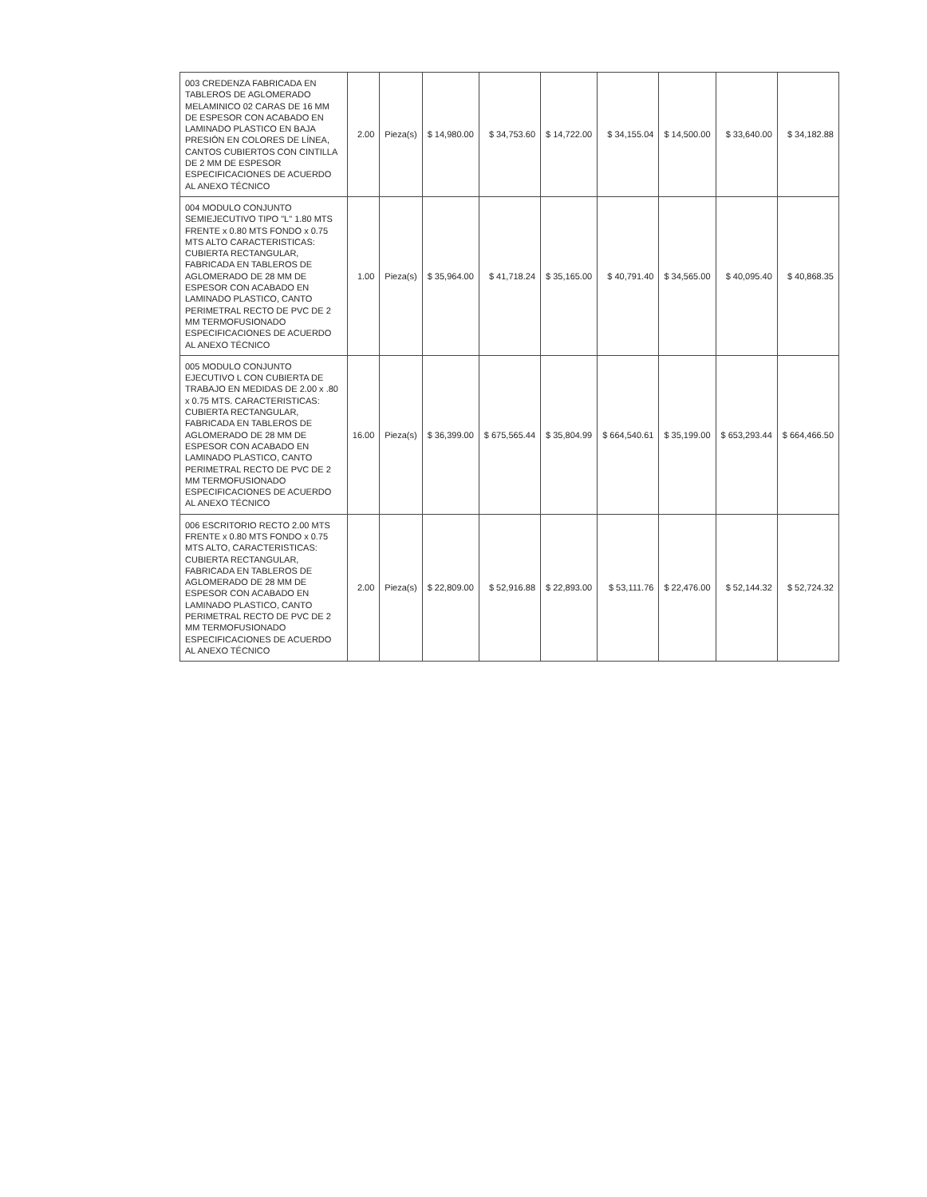| 003 CREDENZA FABRICADA EN TABLEROS DE AGLOMERADO MELAMINICO 02 CARAS DE 16 MM DE ESPESOR CON ACABADO EN LAMINADO PLASTICO EN BAJA PRESIÓN EN COLORES DE LÍNEA, CANTOS CUBIERTOS CON CINTILLA DE 2 MM DE ESPESOR ESPECIFICACIONES DE ACUERDO AL ANEXO TÉCNICO | 2.00 | Pieza(s) | $ 14,980.00 | $ 34,753.60 | $ 14,722.00 | $ 34,155.04 | $ 14,500.00 | $ 33,640.00 | $ 34,182.88 |
| 004 MODULO CONJUNTO SEMIEJECUTIVO TIPO "L" 1.80 MTS FRENTE x 0.80 MTS FONDO x 0.75 MTS ALTO CARACTERISTICAS: CUBIERTA RECTANGULAR, FABRICADA EN TABLEROS DE AGLOMERADO DE 28 MM DE ESPESOR CON ACABADO EN LAMINADO PLASTICO, CANTO PERIMETRAL RECTO DE PVC DE 2 MM TERMOFUSIONADO ESPECIFICACIONES DE ACUERDO AL ANEXO TÉCNICO | 1.00 | Pieza(s) | $ 35,964.00 | $ 41,718.24 | $ 35,165.00 | $ 40,791.40 | $ 34,565.00 | $ 40,095.40 | $ 40,868.35 |
| 005 MODULO CONJUNTO EJECUTIVO L CON CUBIERTA DE TRABAJO EN MEDIDAS DE 2.00 x .80 x 0.75 MTS. CARACTERISTICAS: CUBIERTA RECTANGULAR, FABRICADA EN TABLEROS DE AGLOMERADO DE 28 MM DE ESPESOR CON ACABADO EN LAMINADO PLASTICO, CANTO PERIMETRAL RECTO DE PVC DE 2 MM TERMOFUSIONADO ESPECIFICACIONES DE ACUERDO AL ANEXO TÉCNICO | 16.00 | Pieza(s) | $ 36,399.00 | $ 675,565.44 | $ 35,804.99 | $ 664,540.61 | $ 35,199.00 | $ 653,293.44 | $ 664,466.50 |
| 006 ESCRITORIO RECTO 2.00 MTS FRENTE x 0.80 MTS FONDO x 0.75 MTS ALTO, CARACTERISTICAS: CUBIERTA RECTANGULAR, FABRICADA EN TABLEROS DE AGLOMERADO DE 28 MM DE ESPESOR CON ACABADO EN LAMINADO PLASTICO, CANTO PERIMETRAL RECTO DE PVC DE 2 MM TERMOFUSIONADO ESPECIFICACIONES DE ACUERDO AL ANEXO TÉCNICO | 2.00 | Pieza(s) | $ 22,809.00 | $ 52,916.88 | $ 22,893.00 | $ 53,111.76 | $ 22,476.00 | $ 52,144.32 | $ 52,724.32 |